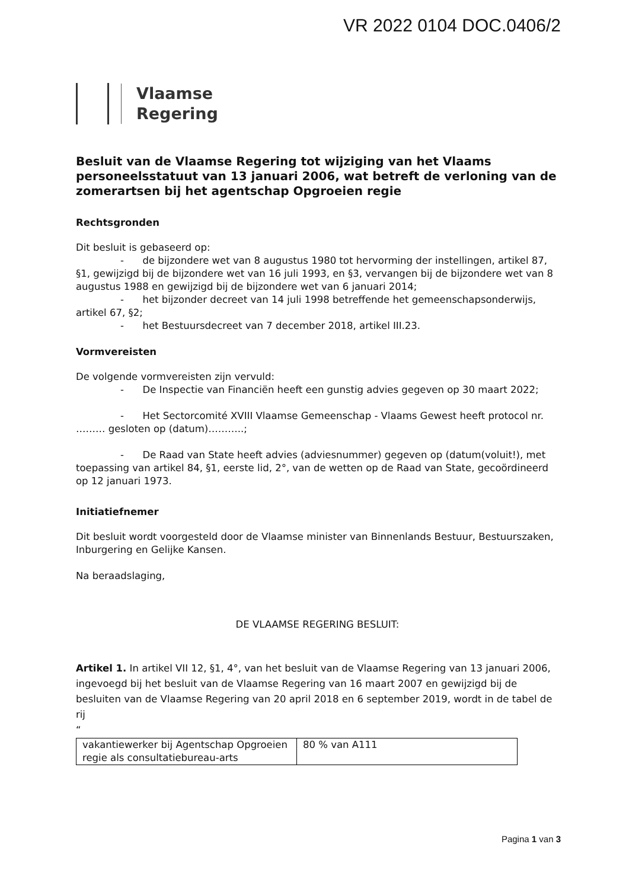VR 2022 0104 DOC.0406/2
Vlaamse
Regering
Besluit van de Vlaamse Regering tot wijziging van het Vlaams personeelsstatuut van 13 januari 2006, wat betreft de verloning van de zomerartsen bij het agentschap Opgroeien regie
Rechtsgronden
Dit besluit is gebaseerd op:
- de bijzondere wet van 8 augustus 1980 tot hervorming der instellingen, artikel 87, §1, gewijzigd bij de bijzondere wet van 16 juli 1993, en §3, vervangen bij de bijzondere wet van 8 augustus 1988 en gewijzigd bij de bijzondere wet van 6 januari 2014;
- het bijzonder decreet van 14 juli 1998 betreffende het gemeenschapsonderwijs, artikel 67, §2;
- het Bestuursdecreet van 7 december 2018, artikel III.23.
Vormvereisten
De volgende vormvereisten zijn vervuld:
- De Inspectie van Financiën heeft een gunstig advies gegeven op 30 maart 2022;
- Het Sectorcomité XVIII Vlaamse Gemeenschap - Vlaams Gewest heeft protocol nr. ……… gesloten op (datum)………..;
- De Raad van State heeft advies (adviesnummer) gegeven op (datum(voluit!), met toepassing van artikel 84, §1, eerste lid, 2°, van de wetten op de Raad van State, gecoördineerd op 12 januari 1973.
Initiatiefnemer
Dit besluit wordt voorgesteld door de Vlaamse minister van Binnenlands Bestuur, Bestuurszaken, Inburgering en Gelijke Kansen.
Na beraadslaging,
DE VLAAMSE REGERING BESLUIT:
Artikel 1. In artikel VII 12, §1, 4°, van het besluit van de Vlaamse Regering van 13 januari 2006, ingevoegd bij het besluit van de Vlaamse Regering van 16 maart 2007 en gewijzigd bij de besluiten van de Vlaamse Regering van 20 april 2018 en 6 september 2019, wordt in de tabel de rij
“
| vakantiewerker bij Agentschap Opgroeien regie als consultatiebureau-arts | 80 % van A111 |
Pagina 1 van 3